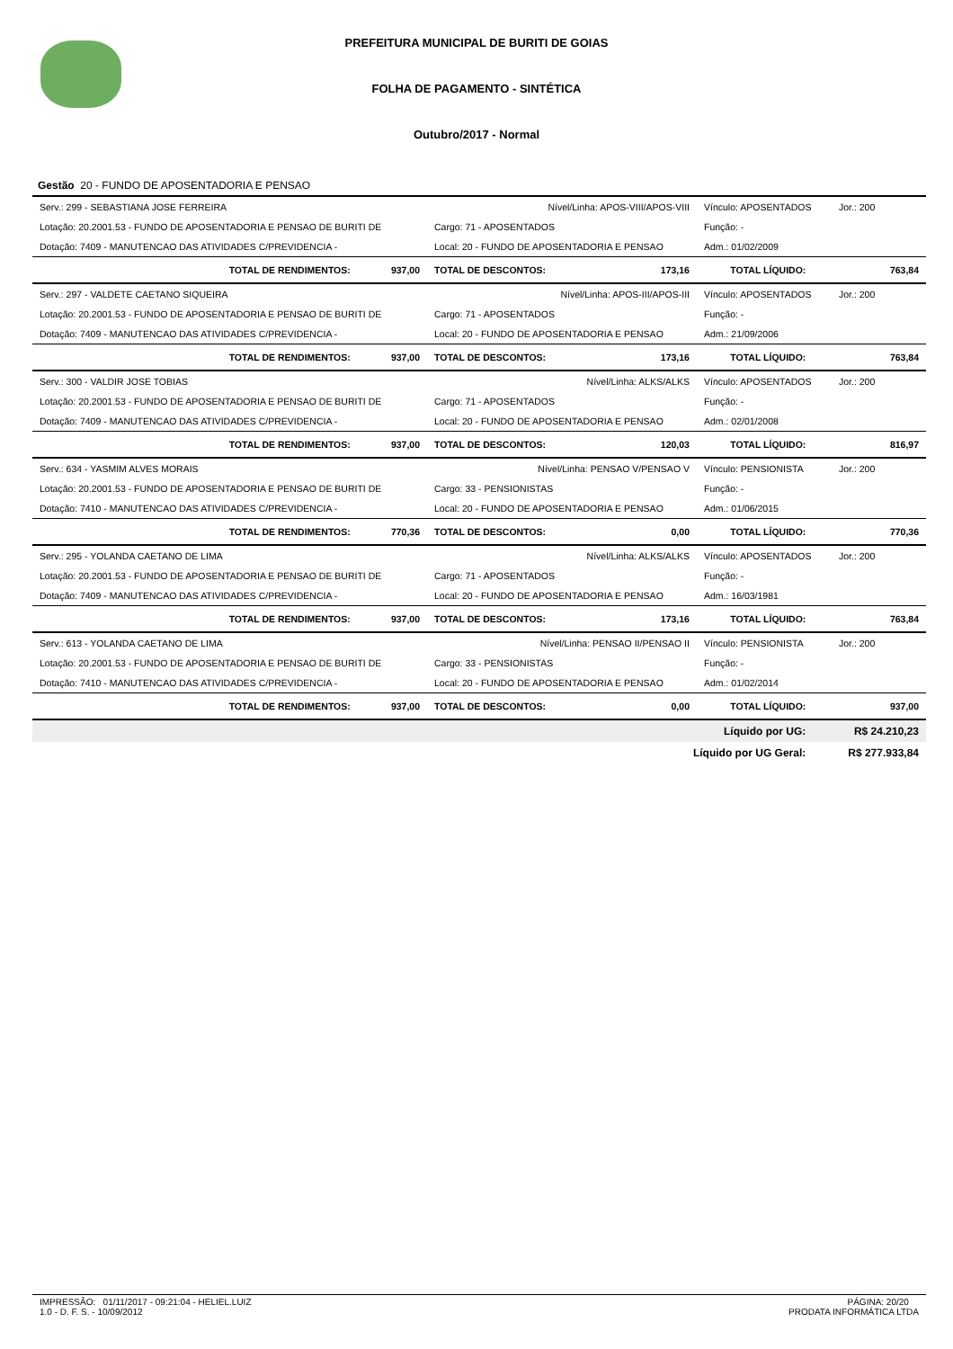PREFEITURA MUNICIPAL DE BURITI DE GOIAS
FOLHA DE PAGAMENTO - SINTÉTICA
Outubro/2017 - Normal
Gestão 20 - FUNDO DE APOSENTADORIA E PENSAO
| Serv.: 299 - SEBASTIANA JOSE FERREIRA | | Nível/Linha: APOS-VIII/APOS-VIII | | Vínculo: APOSENTADOS | | Jor.: 200 |
| Lotação: 20.2001.53 - FUNDO DE APOSENTADORIA E PENSAO DE BURITI DE | | Cargo: 71 - APOSENTADOS | | Função: - | | |
| Dotação: 7409 - MANUTENCAO DAS ATIVIDADES C/PREVIDENCIA - | | Local: 20 - FUNDO DE APOSENTADORIA E PENSAO | | Adm.: 01/02/2009 | | |
| TOTAL DE RENDIMENTOS: | 937,00 | TOTAL DE DESCONTOS: | 173,16 | TOTAL LÍQUIDO: | | 763,84 |
| Serv.: 297 - VALDETE CAETANO SIQUEIRA | | Nível/Linha: APOS-III/APOS-III | | Vínculo: APOSENTADOS | | Jor.: 200 |
| Lotação: 20.2001.53 - FUNDO DE APOSENTADORIA E PENSAO DE BURITI DE | | Cargo: 71 - APOSENTADOS | | Função: - | | |
| Dotação: 7409 - MANUTENCAO DAS ATIVIDADES C/PREVIDENCIA - | | Local: 20 - FUNDO DE APOSENTADORIA E PENSAO | | Adm.: 21/09/2006 | | |
| TOTAL DE RENDIMENTOS: | 937,00 | TOTAL DE DESCONTOS: | 173,16 | TOTAL LÍQUIDO: | | 763,84 |
| Serv.: 300 - VALDIR JOSE TOBIAS | | Nível/Linha: ALKS/ALKS | | Vínculo: APOSENTADOS | | Jor.: 200 |
| Lotação: 20.2001.53 - FUNDO DE APOSENTADORIA E PENSAO DE BURITI DE | | Cargo: 71 - APOSENTADOS | | Função: - | | |
| Dotação: 7409 - MANUTENCAO DAS ATIVIDADES C/PREVIDENCIA - | | Local: 20 - FUNDO DE APOSENTADORIA E PENSAO | | Adm.: 02/01/2008 | | |
| TOTAL DE RENDIMENTOS: | 937,00 | TOTAL DE DESCONTOS: | 120,03 | TOTAL LÍQUIDO: | | 816,97 |
| Serv.: 634 - YASMIM ALVES MORAIS | | Nível/Linha: PENSAO V/PENSAO V | | Vínculo: PENSIONISTA | | Jor.: 200 |
| Lotação: 20.2001.53 - FUNDO DE APOSENTADORIA E PENSAO DE BURITI DE | | Cargo: 33 - PENSIONISTAS | | Função: - | | |
| Dotação: 7410 - MANUTENCAO DAS ATIVIDADES C/PREVIDENCIA - | | Local: 20 - FUNDO DE APOSENTADORIA E PENSAO | | Adm.: 01/06/2015 | | |
| TOTAL DE RENDIMENTOS: | 770,36 | TOTAL DE DESCONTOS: | 0,00 | TOTAL LÍQUIDO: | | 770,36 |
| Serv.: 295 - YOLANDA CAETANO DE LIMA | | Nível/Linha: ALKS/ALKS | | Vínculo: APOSENTADOS | | Jor.: 200 |
| Lotação: 20.2001.53 - FUNDO DE APOSENTADORIA E PENSAO DE BURITI DE | | Cargo: 71 - APOSENTADOS | | Função: - | | |
| Dotação: 7409 - MANUTENCAO DAS ATIVIDADES C/PREVIDENCIA - | | Local: 20 - FUNDO DE APOSENTADORIA E PENSAO | | Adm.: 16/03/1981 | | |
| TOTAL DE RENDIMENTOS: | 937,00 | TOTAL DE DESCONTOS: | 173,16 | TOTAL LÍQUIDO: | | 763,84 |
| Serv.: 613 - YOLANDA CAETANO DE LIMA | | Nível/Linha: PENSAO II/PENSAO II | | Vínculo: PENSIONISTA | | Jor.: 200 |
| Lotação: 20.2001.53 - FUNDO DE APOSENTADORIA E PENSAO DE BURITI DE | | Cargo: 33 - PENSIONISTAS | | Função: - | | |
| Dotação: 7410 - MANUTENCAO DAS ATIVIDADES C/PREVIDENCIA - | | Local: 20 - FUNDO DE APOSENTADORIA E PENSAO | | Adm.: 01/02/2014 | | |
| TOTAL DE RENDIMENTOS: | 937,00 | TOTAL DE DESCONTOS: | 0,00 | TOTAL LÍQUIDO: | | 937,00 |
| Líquido por UG: | | | | | | R$ 24.210,23 |
| Líquido por UG Geral: | | | | | | R$ 277.933,84 |
IMPRESSÃO: 01/11/2017 - 09:21:04 - HELIEL.LUIZ
1.0 - D. F. S. - 10/09/2012
PÁGINA: 20/20
PRODATA INFORMÁTICA LTDA